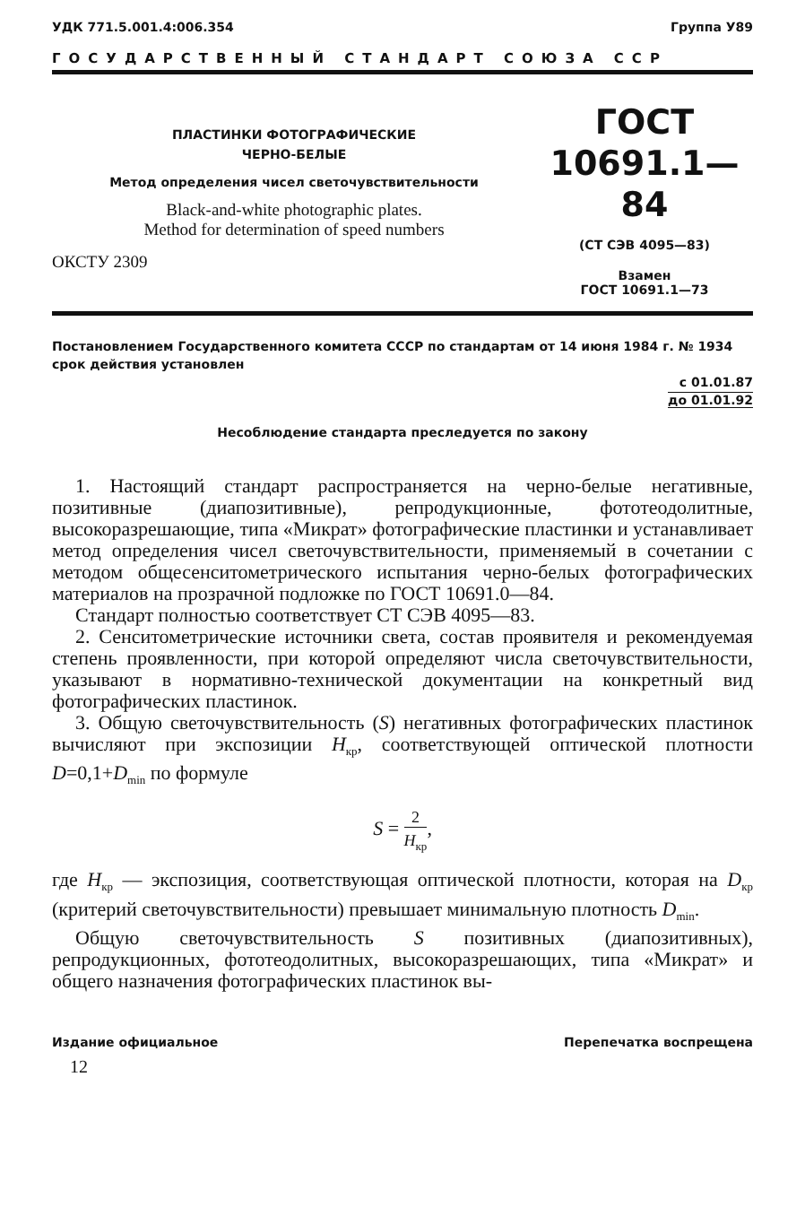УДК 771.5.001.4:006.354 Группа У89
ГОСУДАРСТВЕННЫЙ СТАНДАРТ СОЮЗА ССР
ПЛАСТИНКИ ФОТОГРАФИЧЕСКИЕ
ЧЕРНО-БЕЛЫЕ
Метод определения чисел светочувствительности
Black-and-white photographic plates.
Method for determination of speed numbers
ОКСТУ 2309
ГОСТ
10691.1—84
(СТ СЭВ 4095—83)
Взамен
ГОСТ 10691.1—73
Постановлением Государственного комитета СССР по стандартам от 14 июня 1984 г. № 1934 срок действия установлен
с 01.01.87
до 01.01.92
Несоблюдение стандарта преследуется по закону
1. Настоящий стандарт распространяется на черно-белые негативные, позитивные (диапозитивные), репродукционные, фототеодолитные, высокоразрешающие, типа «Микрат» фотографические пластинки и устанавливает метод определения чисел светочувствительности, применяемый в сочетании с методом общесенситометрического испытания черно-белых фотографических материалов на прозрачной подложке по ГОСТ 10691.0—84.
Стандарт полностью соответствует СТ СЭВ 4095—83.
2. Сенситометрические источники света, состав проявителя и рекомендуемая степень проявленности, при которой определяют числа светочувствительности, указывают в нормативно-технической документации на конкретный вид фотографических пластинок.
3. Общую светочувствительность (S) негативных фотографических пластинок вычисляют при экспозиции H<sub>кр</sub>, соответствующей оптической плотности D=0,1+D<sub>min</sub> по формуле
S = 2 H<sub>кр</sub>,
где H<sub>кр</sub> — экспозиция, соответствующая оптической плотности, которая на D<sub>кр</sub> (критерий светочувствительности) превышает минимальную плотность D<sub>min</sub>.
Общую светочувствительность S позитивных (диапозитивных), репродукционных, фототеодолитных, высокоразрешающих, типа «Микрат» и общего назначения фотографических пластинок вы-
Издание официальное Перепечатка воспрещена
12